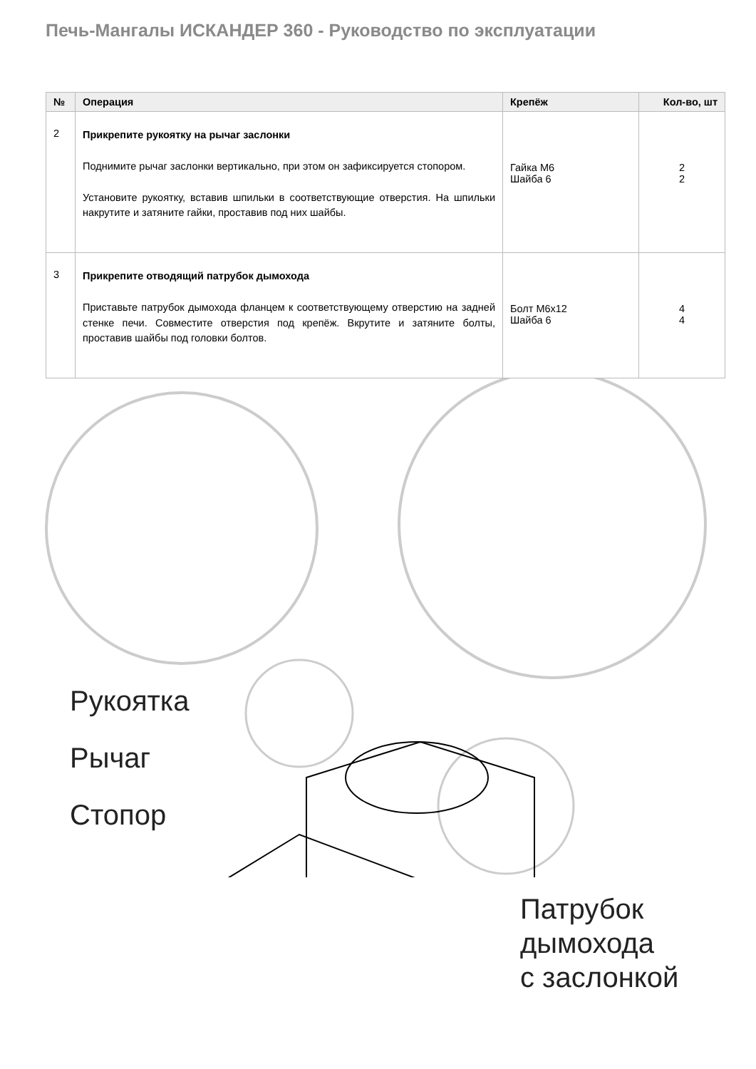Печь-Мангалы ИСКАНДЕР 360 - Руководство по эксплуатации
| № | Операция | Крепёж | Кол-во, шт |
| --- | --- | --- | --- |
| 2 | Прикрепите рукоятку на рычаг заслонки Поднимите рычаг заслонки вертикально, при этом он зафиксируется стопором. Установите рукоятку, вставив шпильки в соответствующие отверстия. На шпильки накрутите и затяните гайки, проставив под них шайбы. | Гайка М6 Шайба 6 | 2 2 |
| 3 | Прикрепите отводящий патрубок дымохода Приставьте патрубок дымохода фланцем к соответствующему отверстию на задней стенке печи. Совместите отверстия под крепёж. Вкрутите и затяните болты, проставив шайбы под головки болтов. | Болт М6х12 Шайба 6 | 4 4 |
Рукоятка
Рычаг
Стопор
Патрубок
дымохода
с заслонкой